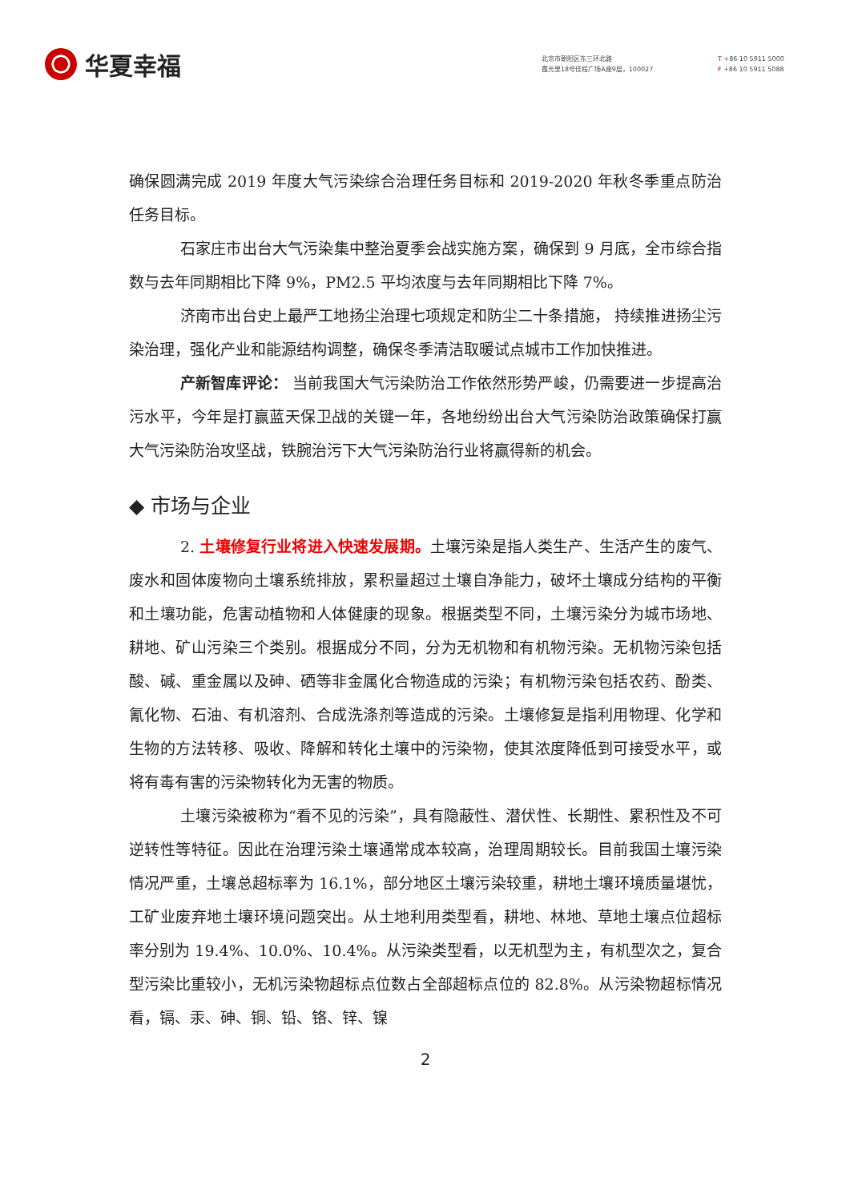华夏幸福
北京市朝阳区东三环北路
霞光里18号佳程广场A座9层，100027
T +86 10 5911 5000
F +86 10 5911 5088
确保圆满完成 2019 年度大气污染综合治理任务目标和 2019-2020 年秋冬季重点防治任务目标。
石家庄市出台大气污染集中整治夏季会战实施方案，确保到 9 月底，全市综合指数与去年同期相比下降 9%，PM2.5 平均浓度与去年同期相比下降 7%。
济南市出台史上最严工地扬尘治理七项规定和防尘二十条措施， 持续推进扬尘污染治理，强化产业和能源结构调整，确保冬季清洁取暖试点城市工作加快推进。
产新智库评论： 当前我国大气污染防治工作依然形势严峻，仍需要进一步提高治污水平，今年是打赢蓝天保卫战的关键一年，各地纷纷出台大气污染防治政策确保打赢大气污染防治攻坚战，铁腕治污下大气污染防治行业将赢得新的机会。
◆ 市场与企业
2. 土壤修复行业将进入快速发展期。土壤污染是指人类生产、生活产生的废气、废水和固体废物向土壤系统排放，累积量超过土壤自净能力，破坏土壤成分结构的平衡和土壤功能，危害动植物和人体健康的现象。根据类型不同，土壤污染分为城市场地、耕地、矿山污染三个类别。根据成分不同，分为无机物和有机物污染。无机物污染包括酸、碱、重金属以及砷、硒等非金属化合物造成的污染；有机物污染包括农药、酚类、氰化物、石油、有机溶剂、合成洗涤剂等造成的污染。土壤修复是指利用物理、化学和生物的方法转移、吸收、降解和转化土壤中的污染物，使其浓度降低到可接受水平，或将有毒有害的污染物转化为无害的物质。
土壤污染被称为“看不见的污染”，具有隐蔽性、潜伏性、长期性、累积性及不可逆转性等特征。因此在治理污染土壤通常成本较高，治理周期较长。目前我国土壤污染情况严重，土壤总超标率为 16.1%，部分地区土壤污染较重，耕地土壤环境质量堪忧，工矿业废弃地土壤环境问题突出。从土地利用类型看，耕地、林地、草地土壤点位超标率分别为 19.4%、10.0%、10.4%。从污染类型看，以无机型为主，有机型次之，复合型污染比重较小，无机污染物超标点位数占全部超标点位的 82.8%。从污染物超标情况看，镉、汞、砷、铜、铅、铬、锌、镍
2